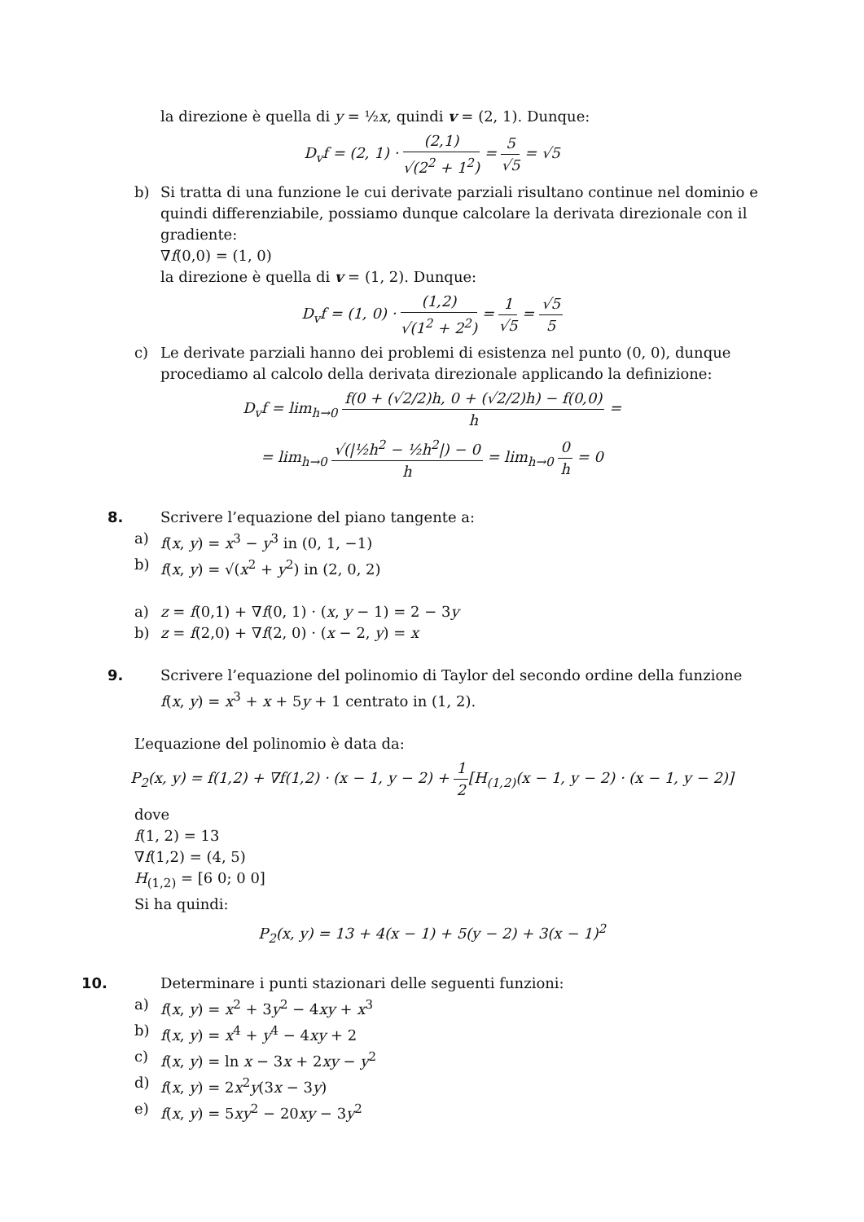la direzione è quella di y = ½x, quindi v = (2, 1). Dunque:
D<sub>v</sub>f = (2, 1) · (2,1) √(2<sup>2</sup> + 1<sup>2</sup>) = 5 √5 = √5
b) Si tratta di una funzione le cui derivate parziali risultano continue nel dominio e quindi differenziabile, possiamo dunque calcolare la derivata direzionale con il gradiente:
∇f(0,0) = (1, 0)
la direzione è quella di v = (1, 2). Dunque:
D<sub>v</sub>f = (1, 0) · (1,2) √(1<sup>2</sup> + 2<sup>2</sup>) = 1 √5 = √5 5
c) Le derivate parziali hanno dei problemi di esistenza nel punto (0, 0), dunque procediamo al calcolo della derivata direzionale applicando la definizione:
D<sub>v</sub>f = lim<sub>h→0</sub> f(0 + (√2/2)h, 0 + (√2/2)h) − f(0,0) h =
= lim<sub>h→0</sub> √(|½h<sup>2</sup> − ½h<sup>2</sup>|) − 0 h = lim<sub>h→0</sub> 0 h = 0
8. Scrivere l’equazione del piano tangente a:
a) f(x, y) = x<sup>3</sup> − y<sup>3</sup> in (0, 1, −1)
b) f(x, y) = √(x<sup>2</sup> + y<sup>2</sup>) in (2, 0, 2)
a) z = f(0,1) + ∇f(0, 1) · (x, y − 1) = 2 − 3y
b) z = f(2,0) + ∇f(2, 0) · (x − 2, y) = x
9. Scrivere l’equazione del polinomio di Taylor del secondo ordine della funzione
f(x, y) = x<sup>3</sup> + x + 5y + 1 centrato in (1, 2).
L’equazione del polinomio è data da:
P<sub>2</sub>(x, y) = f(1,2) + ∇f(1,2) · (x − 1, y − 2) + 1 2[H<sub>(1,2)</sub>(x − 1, y − 2) · (x − 1, y − 2)]
dove
f(1, 2) = 13
∇f(1,2) = (4, 5)
H<sub>(1,2)</sub> = [6 0; 0 0]
Si ha quindi:
P<sub>2</sub>(x, y) = 13 + 4(x − 1) + 5(y − 2) + 3(x − 1)<sup>2</sup>
10. Determinare i punti stazionari delle seguenti funzioni:
a) f(x, y) = x<sup>2</sup> + 3y<sup>2</sup> − 4xy + x<sup>3</sup>
b) f(x, y) = x<sup>4</sup> + y<sup>4</sup> − 4xy + 2
c) f(x, y) = ln x − 3x + 2xy − y<sup>2</sup>
d) f(x, y) = 2x<sup>2</sup>y(3x − 3y)
e) f(x, y) = 5xy<sup>2</sup> − 20xy − 3y<sup>2</sup>